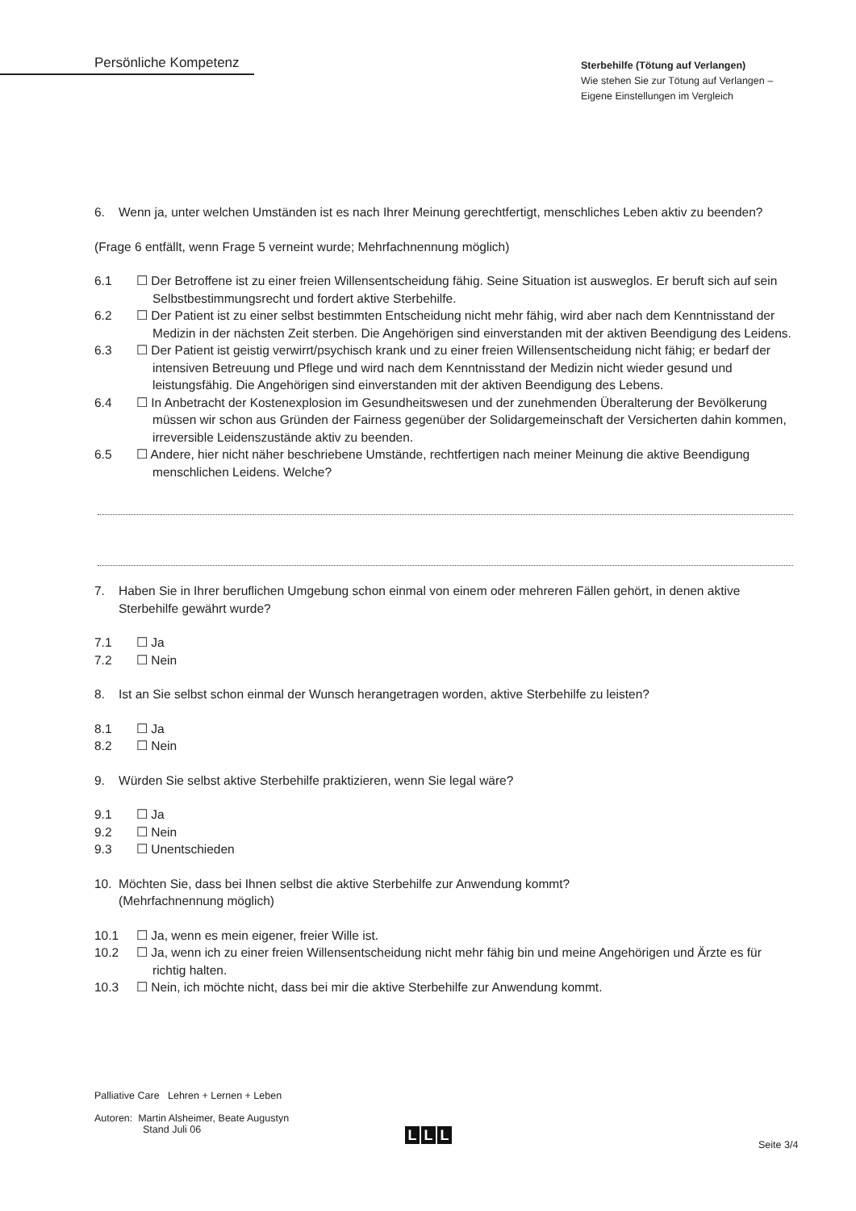Persönliche Kompetenz
Sterbehilfe (Tötung auf Verlangen)
Wie stehen Sie zur Tötung auf Verlangen –
Eigene Einstellungen im Vergleich
6. Wenn ja, unter welchen Umständen ist es nach Ihrer Meinung gerechtfertigt, menschliches Leben aktiv zu beenden?
(Frage 6 entfällt, wenn Frage 5 verneint wurde; Mehrfachnennung möglich)
6.1 ☐ Der Betroffene ist zu einer freien Willensentscheidung fähig. Seine Situation ist ausweglos. Er beruft sich auf sein Selbstbestimmungsrecht und fordert aktive Sterbehilfe.
6.2 ☐ Der Patient ist zu einer selbst bestimmten Entscheidung nicht mehr fähig, wird aber nach dem Kenntnisstand der Medizin in der nächsten Zeit sterben. Die Angehörigen sind einverstanden mit der aktiven Beendigung des Leidens.
6.3 ☐ Der Patient ist geistig verwirrt/psychisch krank und zu einer freien Willensentscheidung nicht fähig; er bedarf der intensiven Betreuung und Pflege und wird nach dem Kenntnisstand der Medizin nicht wieder gesund und leistungsfähig. Die Angehörigen sind einverstanden mit der aktiven Beendigung des Lebens.
6.4 ☐ In Anbetracht der Kostenexplosion im Gesundheitswesen und der zunehmenden Überalterung der Bevölkerung müssen wir schon aus Gründen der Fairness gegenüber der Solidargemeinschaft der Versicherten dahin kommen, irreversible Leidenszustände aktiv zu beenden.
6.5 ☐ Andere, hier nicht näher beschriebene Umstände, rechtfertigen nach meiner Meinung die aktive Beendigung menschlichen Leidens. Welche?
7. Haben Sie in Ihrer beruflichen Umgebung schon einmal von einem oder mehreren Fällen gehört, in denen aktive Sterbehilfe gewährt wurde?
7.1 ☐ Ja
7.2 ☐ Nein
8. Ist an Sie selbst schon einmal der Wunsch herangetragen worden, aktive Sterbehilfe zu leisten?
8.1 ☐ Ja
8.2 ☐ Nein
9. Würden Sie selbst aktive Sterbehilfe praktizieren, wenn Sie legal wäre?
9.1 ☐ Ja
9.2 ☐ Nein
9.3 ☐ Unentschieden
10. Möchten Sie, dass bei Ihnen selbst die aktive Sterbehilfe zur Anwendung kommt?
(Mehrfachnennung möglich)
10.1 ☐ Ja, wenn es mein eigener, freier Wille ist.
10.2 ☐ Ja, wenn ich zu einer freien Willensentscheidung nicht mehr fähig bin und meine Angehörigen und Ärzte es für richtig halten.
10.3 ☐ Nein, ich möchte nicht, dass bei mir die aktive Sterbehilfe zur Anwendung kommt.
Palliative Care Lehren + Lernen + Leben
Autoren: Martin Alsheimer, Beate Augustyn
Stand Juli 06
L L L
Seite 3/4